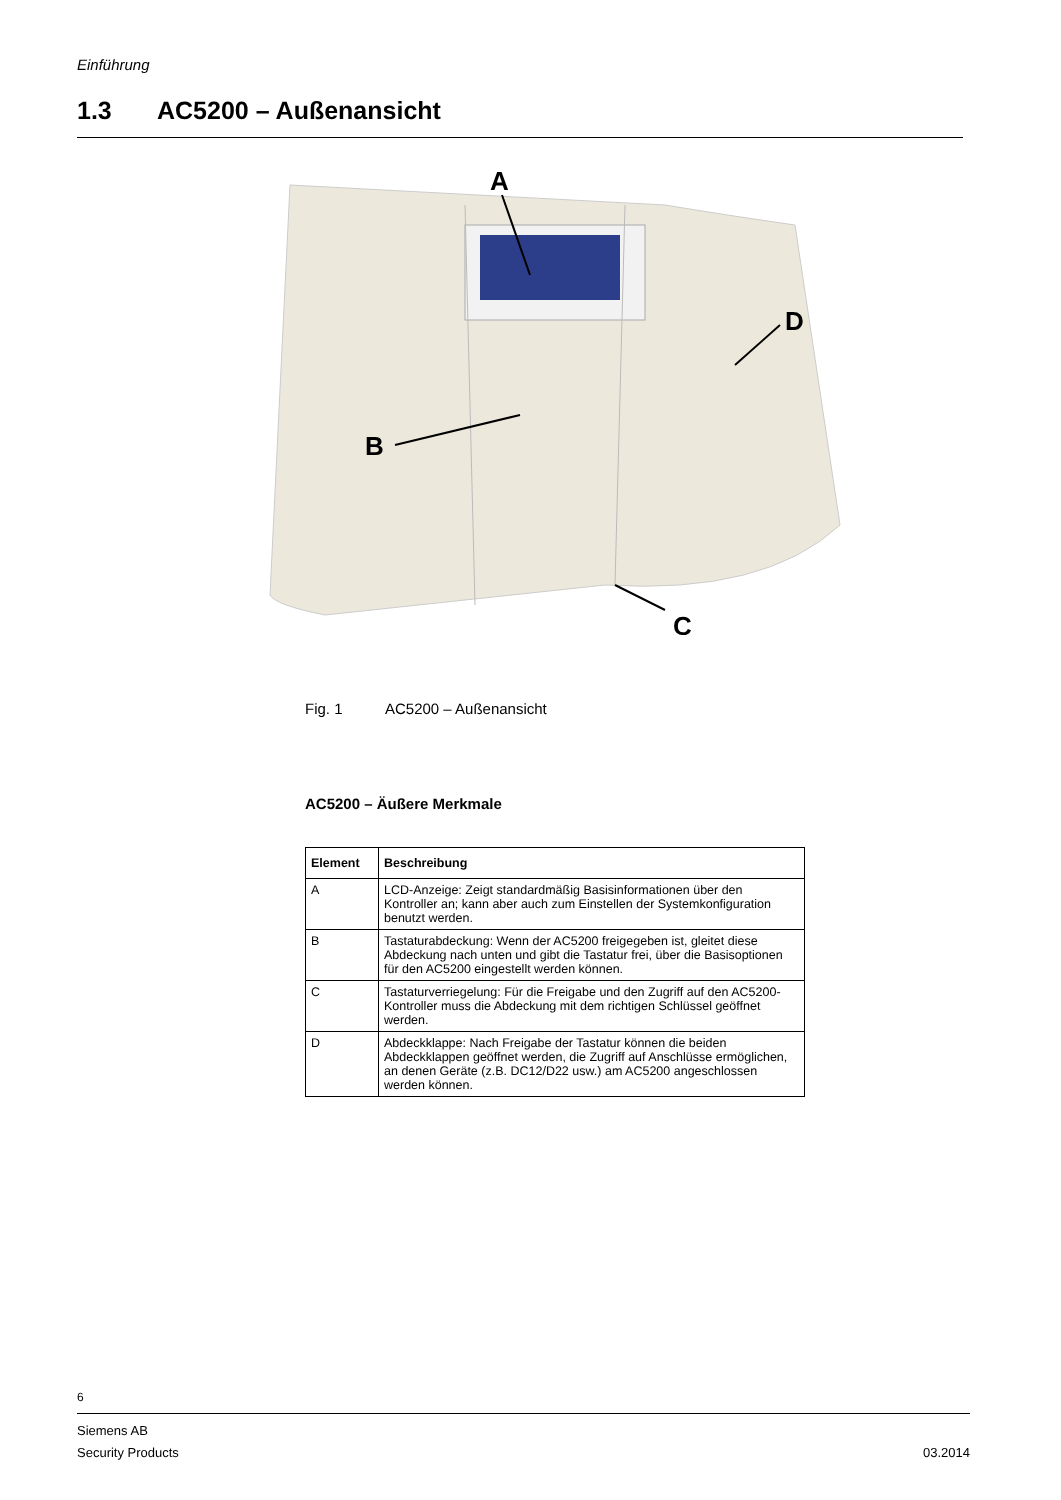Einführung
1.3 AC5200 – Außenansicht
A
D
B
C
Fig. 1 AC5200 – Außenansicht
AC5200 – Äußere Merkmale
| Element | Beschreibung |
| --- | --- |
| A | LCD-Anzeige: Zeigt standardmäßig Basisinformationen über den Kontroller an; kann aber auch zum Einstellen der Systemkonfiguration benutzt werden. |
| B | Tastaturabdeckung: Wenn der AC5200 freigegeben ist, gleitet diese Abdeckung nach unten und gibt die Tastatur frei, über die Basisoptionen für den AC5200 eingestellt werden können. |
| C | Tastaturverriegelung: Für die Freigabe und den Zugriff auf den AC5200-Kontroller muss die Abdeckung mit dem richtigen Schlüssel geöffnet werden. |
| D | Abdeckklappe: Nach Freigabe der Tastatur können die beiden Abdeckklappen geöffnet werden, die Zugriff auf Anschlüsse ermöglichen, an denen Geräte (z.B. DC12/D22 usw.) am AC5200 angeschlossen werden können. |
6
Siemens AB
Security Products 03.2014